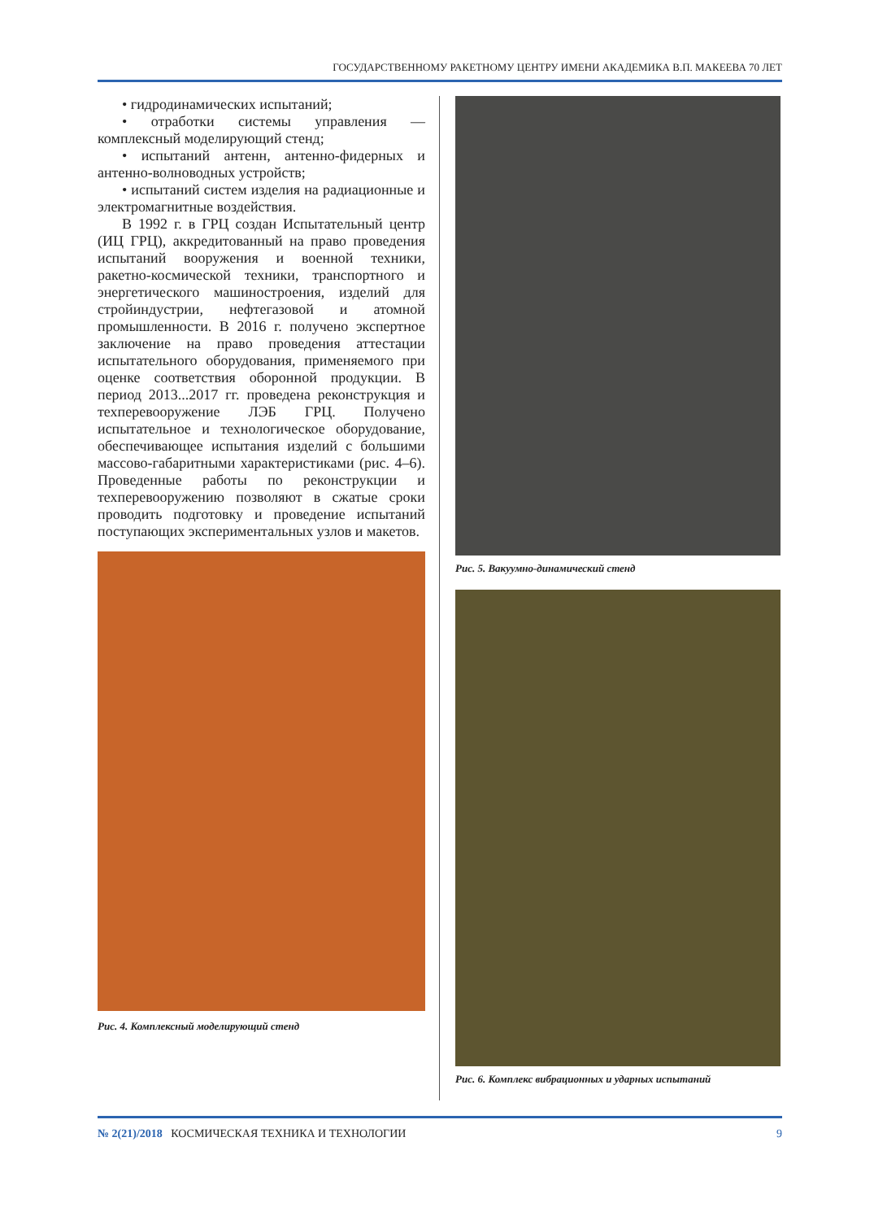ГОСУДАРСТВЕННОМУ РАКЕТНОМУ ЦЕНТРУ ИМЕНИ АКАДЕМИКА В.П. МАКЕЕВА 70 ЛЕТ
• гидродинамических испытаний;
• отработки системы управления — комплексный моделирующий стенд;
• испытаний антенн, антенно-фидерных и антенно-волноводных устройств;
• испытаний систем изделия на радиационные и электромагнитные воздействия.
В 1992 г. в ГРЦ создан Испытательный центр (ИЦ ГРЦ), аккредитованный на право проведения испытаний вооружения и военной техники, ракетно-космической техники, транспортного и энергетического машиностроения, изделий для стройиндустрии, нефтегазовой и атомной промышленности. В 2016 г. получено экспертное заключение на право проведения аттестации испытательного оборудования, применяемого при оценке соответствия оборонной продукции. В период 2013...2017 гг. проведена реконструкция и техперевооружение ЛЭБ ГРЦ. Получено испытательное и технологическое оборудование, обеспечивающее испытания изделий с большими массово-габаритными характеристиками (рис. 4–6). Проведенные работы по реконструкции и техперевооружению позволяют в сжатые сроки проводить подготовку и проведение испытаний поступающих экспериментальных узлов и макетов.
Рис. 4. Комплексный моделирующий стенд
Рис. 5. Вакуумно-динамический стенд
Рис. 6. Комплекс вибрационных и ударных испытаний
№ 2(21)/2018 КОСМИЧЕСКАЯ ТЕХНИКА И ТЕХНОЛОГИИ 9